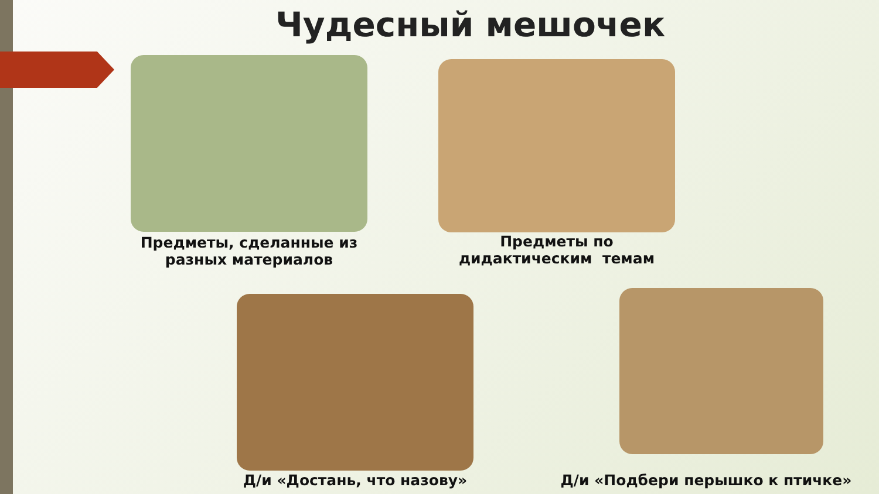Чудесный мешочек
Предметы, сделанные из разных материалов
Предметы по дидактическим темам
Д/и «Достань, что назову» Д/и «Подбери перышко к птичке»